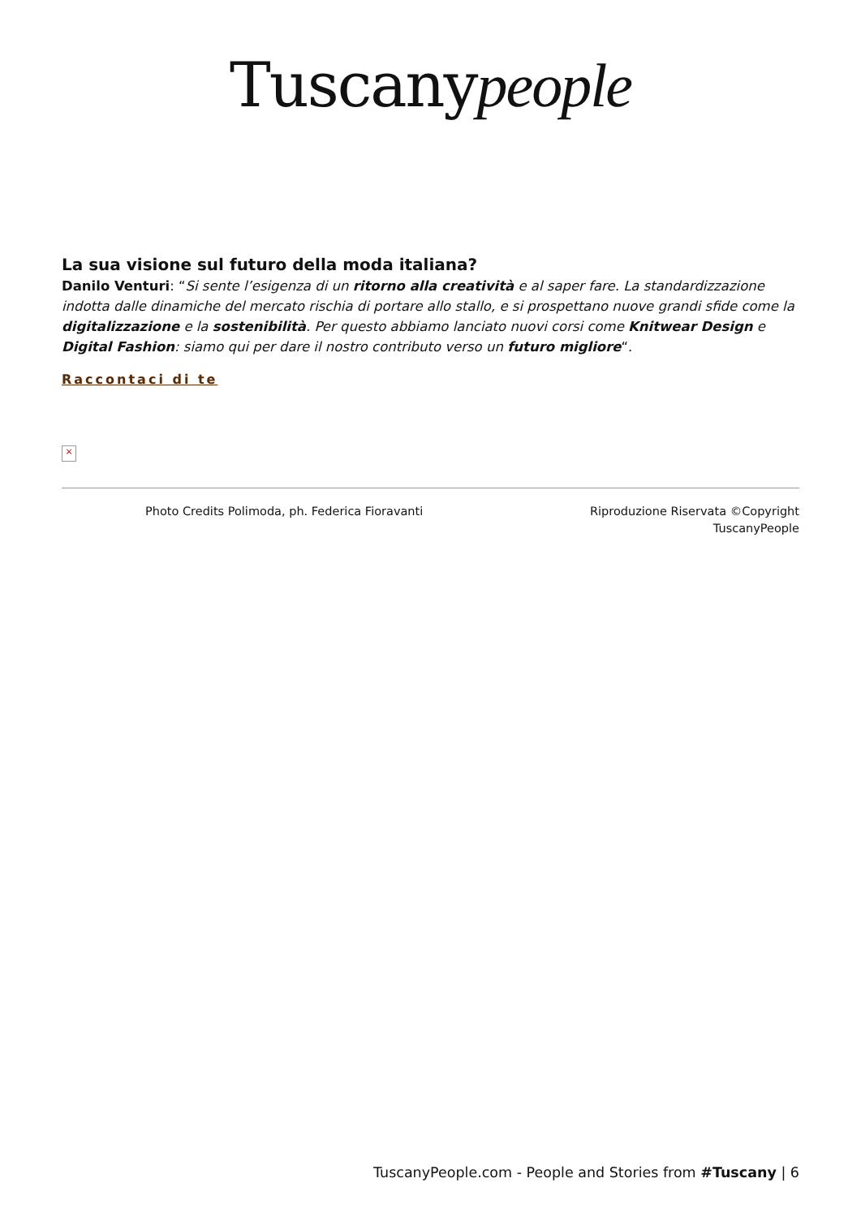Tuscanypeople
La sua visione sul futuro della moda italiana?
Danilo Venturi: “Si sente l’esigenza di un ritorno alla creatività e al saper fare. La standardizzazione indotta dalle dinamiche del mercato rischia di portare allo stallo, e si prospettano nuove grandi sfide come la digitalizzazione e la sostenibilità. Per questo abbiamo lanciato nuovi corsi come Knitwear Design e Digital Fashion: siamo qui per dare il nostro contributo verso un futuro migliore“.
Raccontaci di te
×
Photo Credits Polimoda, ph. Federica Fioravanti
Riproduzione Riservata ©Copyright TuscanyPeople
TuscanyPeople.com - People and Stories from #Tuscany | 6